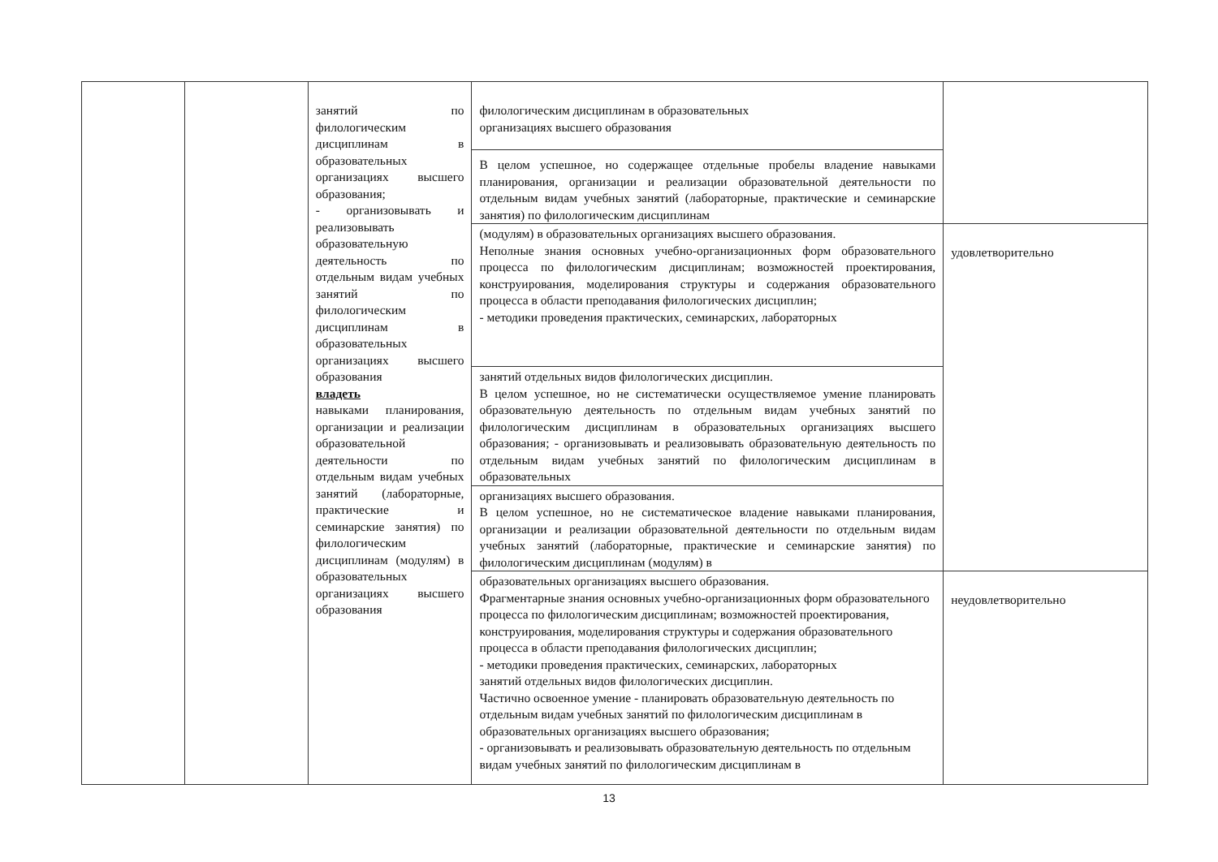| | | занятий по филологическим дисциплинам в образовательных организациях высшего образования; - организовывать и реализовывать образовательную деятельность по отдельным видам учебных занятий по филологическим дисциплинам в образовательных организациях высшего образования владеть навыками планирования, организации и реализации образовательной деятельности по отдельным видам учебных занятий (лабораторные, практические и семинарские занятия) по филологическим дисциплинам (модулям) в образовательных организациях высшего образования | филологическим дисциплинам в образовательных организациях высшего образования | |
| | | | В целом успешное, но содержащее отдельные пробелы владение навыками планирования, организации и реализации образовательной деятельности по отдельным видам учебных занятий (лабораторные, практические и семинарские занятия) по филологическим дисциплинам | |
| | | | (модулям) в образовательных организациях высшего образования. Неполные знания основных учебно-организационных форм образовательного процесса по филологическим дисциплинам; возможностей проектирования, конструирования, моделирования структуры и содержания образовательного процесса в области преподавания филологических дисциплин; - методики проведения практических, семинарских, лабораторных | удовлетворительно |
| | | | занятий отдельных видов филологических дисциплин. В целом успешное, но не систематически осуществляемое умение планировать образовательную деятельность по отдельным видам учебных занятий по филологическим дисциплинам в образовательных организациях высшего образования; - организовывать и реализовывать образовательную деятельность по отдельным видам учебных занятий по филологическим дисциплинам в образовательных | |
| | | | организациях высшего образования. В целом успешное, но не систематическое владение навыками планирования, организации и реализации образовательной деятельности по отдельным видам учебных занятий (лабораторные, практические и семинарские занятия) по филологическим дисциплинам (модулям) в | |
| | | | образовательных организациях высшего образования. Фрагментарные знания основных учебно-организационных форм образовательного процесса по филологическим дисциплинам; возможностей проектирования, конструирования, моделирования структуры и содержания образовательного процесса в области преподавания филологических дисциплин; - методики проведения практических, семинарских, лабораторных занятий отдельных видов филологических дисциплин. Частично освоенное умение - планировать образовательную деятельность по отдельным видам учебных занятий по филологическим дисциплинам в образовательных организациях высшего образования; - организовывать и реализовывать образовательную деятельность по отдельным видам учебных занятий по филологическим дисциплинам в | неудовлетворительно |
13